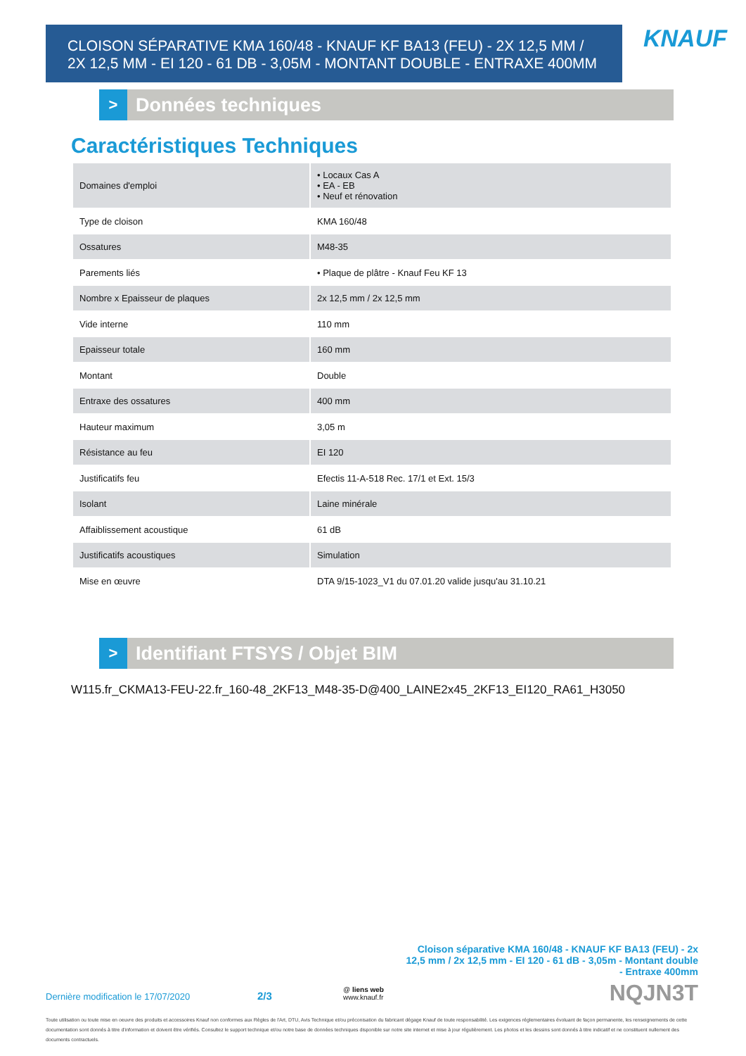CLOISON SÉPARATIVE KMA 160/48 - KNAUF KF BA13 (FEU) - 2X 12,5 MM /
2X 12,5 MM - EI 120 - 61 DB - 3,05M - MONTANT DOUBLE - ENTRAXE 400MM
KNAUF
>
Données techniques
Caractéristiques Techniques
| Domaines d'emploi | • Locaux Cas A • EA - EB • Neuf et rénovation |
| Type de cloison | KMA 160/48 |
| Ossatures | M48-35 |
| Parements liés | • Plaque de plâtre - Knauf Feu KF 13 |
| Nombre x Epaisseur de plaques | 2x 12,5 mm / 2x 12,5 mm |
| Vide interne | 110 mm |
| Epaisseur totale | 160 mm |
| Montant | Double |
| Entraxe des ossatures | 400 mm |
| Hauteur maximum | 3,05 m |
| Résistance au feu | EI 120 |
| Justificatifs feu | Efectis 11-A-518 Rec. 17/1 et Ext. 15/3 |
| Isolant | Laine minérale |
| Affaiblissement acoustique | 61 dB |
| Justificatifs acoustiques | Simulation |
| Mise en œuvre | DTA 9/15-1023_V1 du 07.01.20 valide jusqu'au 31.10.21 |
>
Identifiant FTSYS / Objet BIM
W115.fr_CKMA13-FEU-22.fr_160-48_2KF13_M48-35-D@400_LAINE2x45_2KF13_EI120_RA61_H3050
Cloison séparative KMA 160/48 - KNAUF KF BA13 (FEU) - 2x 12,5 mm / 2x 12,5 mm - EI 120 - 61 dB - 3,05m - Montant double - Entraxe 400mm
Dernière modification le 17/07/2020
2/3
@ liens web
www.knauf.fr
NQJN3T
Toute utilisation ou toute mise en oeuvre des produits et accessoires Knauf non conformes aux Règles de l'Art, DTU, Avis Technique et/ou préconisation du fabricant dégage Knauf de toute responsabilité. Les exigences réglementaires évoluant de façon permanente, les renseignements de cette documentation sont donnés à titre d'information et doivent être vérifiés. Consultez le support technique et/ou notre base de données techniques disponible sur notre site internet et mise à jour régulièrement. Les photos et les dessins sont donnés à titre indicatif et ne constituent nullement des documents contractuels.